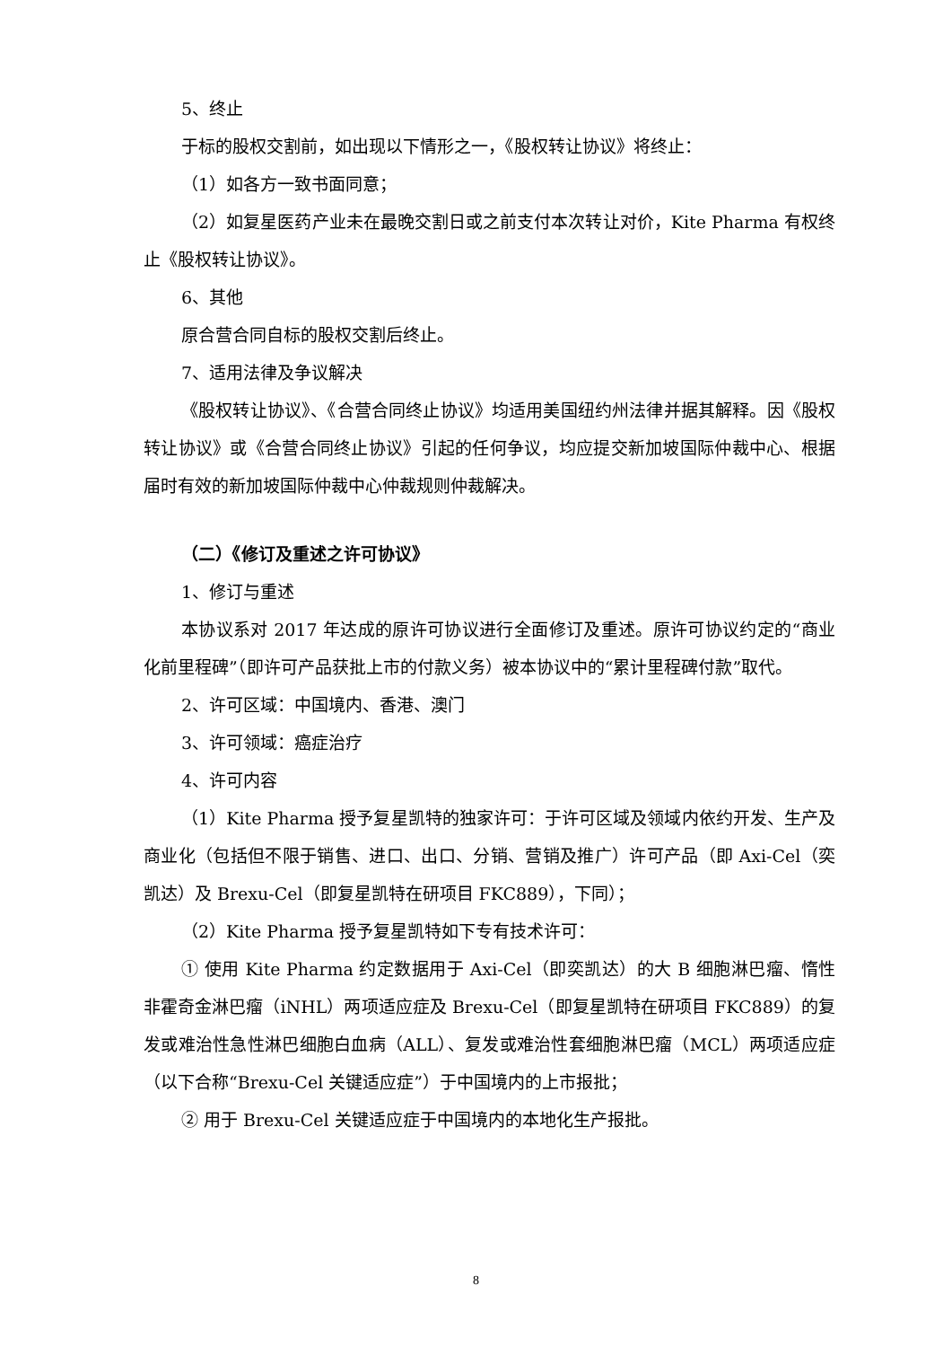5、终止
于标的股权交割前，如出现以下情形之一，《股权转让协议》将终止：
（1）如各方一致书面同意；
（2）如复星医药产业未在最晚交割日或之前支付本次转让对价，Kite Pharma 有权终止《股权转让协议》。
6、其他
原合营合同自标的股权交割后终止。
7、适用法律及争议解决
《股权转让协议》、《合营合同终止协议》均适用美国纽约州法律并据其解释。因《股权转让协议》或《合营合同终止协议》引起的任何争议，均应提交新加坡国际仲裁中心、根据届时有效的新加坡国际仲裁中心仲裁规则仲裁解决。
（二）《修订及重述之许可协议》
1、修订与重述
本协议系对 2017 年达成的原许可协议进行全面修订及重述。原许可协议约定的“商业化前里程碑”（即许可产品获批上市的付款义务）被本协议中的“累计里程碑付款”取代。
2、许可区域：中国境内、香港、澳门
3、许可领域：癌症治疗
4、许可内容
（1）Kite Pharma 授予复星凯特的独家许可：于许可区域及领域内依约开发、生产及商业化（包括但不限于销售、进口、出口、分销、营销及推广）许可产品（即 Axi-Cel（奕凯达）及 Brexu-Cel（即复星凯特在研项目 FKC889），下同）；
（2）Kite Pharma 授予复星凯特如下专有技术许可：
① 使用 Kite Pharma 约定数据用于 Axi-Cel（即奕凯达）的大 B 细胞淋巴瘤、惰性非霍奇金淋巴瘤（iNHL）两项适应症及 Brexu-Cel（即复星凯特在研项目 FKC889）的复发或难治性急性淋巴细胞白血病（ALL）、复发或难治性套细胞淋巴瘤（MCL）两项适应症（以下合称“Brexu-Cel 关键适应症”）于中国境内的上市报批；
② 用于 Brexu-Cel 关键适应症于中国境内的本地化生产报批。
8